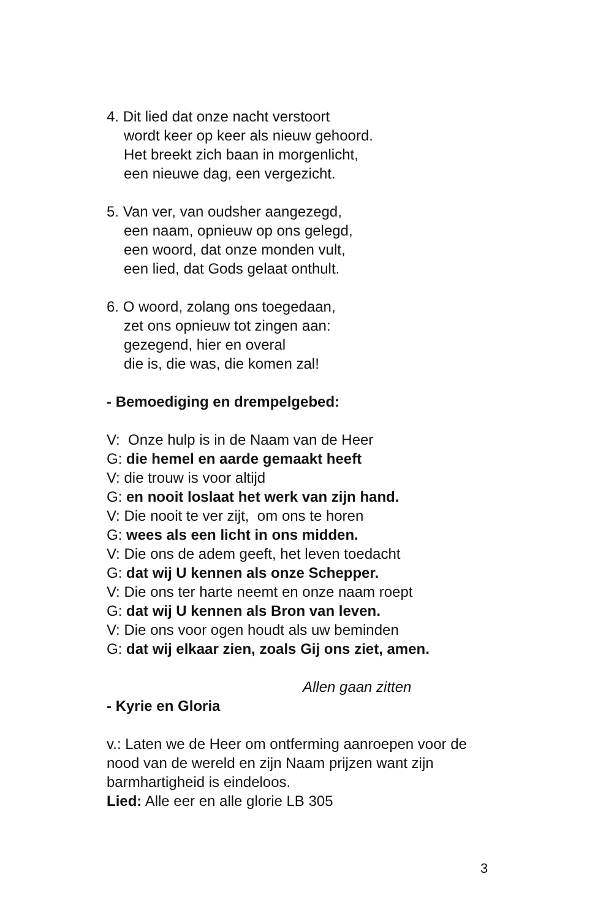4. Dit lied dat onze nacht verstoort
wordt keer op keer als nieuw gehoord.
Het breekt zich baan in morgenlicht,
een nieuwe dag, een vergezicht.
5. Van ver, van oudsher aangezegd,
een naam, opnieuw op ons gelegd,
een woord, dat onze monden vult,
een lied, dat Gods gelaat onthult.
6. O woord, zolang ons toegedaan,
zet ons opnieuw tot zingen aan:
gezegend, hier en overal
die is, die was, die komen zal!
- Bemoediging en drempelgebed:
V: Onze hulp is in de Naam van de Heer
G: die hemel en aarde gemaakt heeft
V: die trouw is voor altijd
G: en nooit loslaat het werk van zijn hand.
V: Die nooit te ver zijt, om ons te horen
G: wees als een licht in ons midden.
V: Die ons de adem geeft, het leven toedacht
G: dat wij U kennen als onze Schepper.
V: Die ons ter harte neemt en onze naam roept
G: dat wij U kennen als Bron van leven.
V: Die ons voor ogen houdt als uw beminden
G: dat wij elkaar zien, zoals Gij ons ziet, amen.
Allen gaan zitten
- Kyrie en Gloria
v.: Laten we de Heer om ontferming aanroepen voor de nood van de wereld en zijn Naam prijzen want zijn barmhartigheid is eindeloos.
Lied: Alle eer en alle glorie LB 305
3